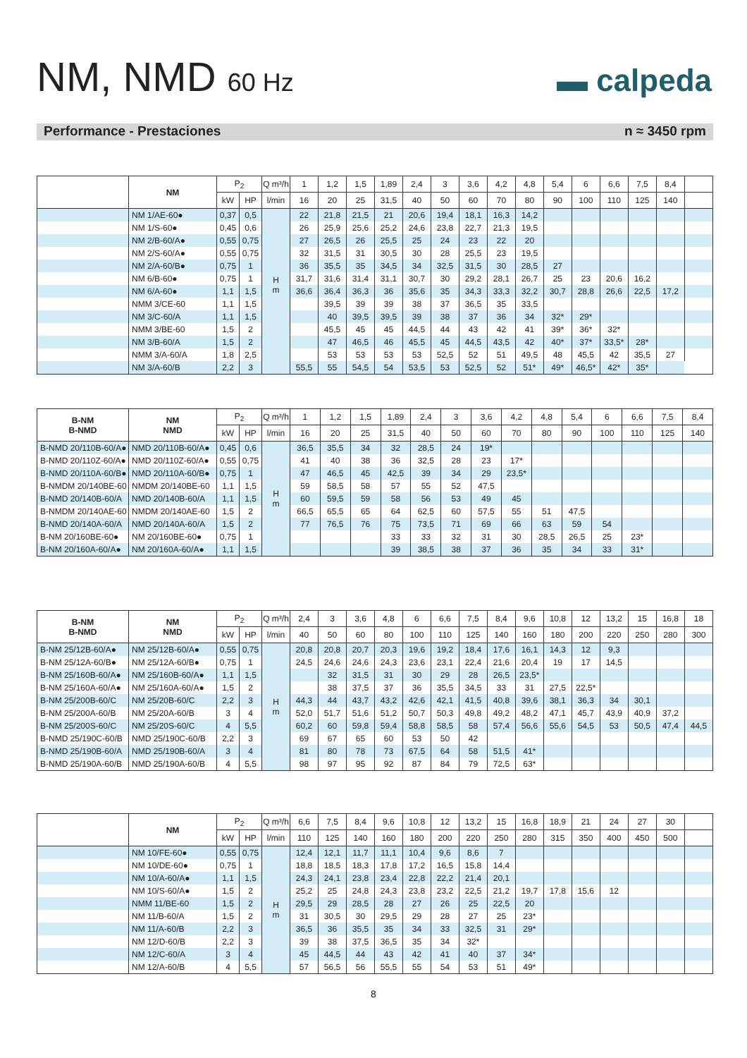NM, NMD 60 Hz
▬ calpeda
Performance - Prestaciones n ≈ 3450 rpm
| | NM | P<sub>2</sub> | | Q m³/h | 1 | 1,2 | 1,5 | 1,89 | 2,4 | 3 | 3,6 | 4,2 | 4,8 | 5,4 | 6 | 6,6 | 7,5 | 8,4 | |
| --- | --- | --- | --- | --- | --- | --- | --- | --- | --- | --- | --- | --- | --- | --- | --- | --- | --- | --- | --- |
| | | kW | HP | l/min | 16 | 20 | 25 | 31,5 | 40 | 50 | 60 | 70 | 80 | 90 | 100 | 110 | 125 | 140 | |
| | NM 1/AE-60● | 0,37 | 0,5 | H m | 22 | 21,8 | 21,5 | 21 | 20,6 | 19,4 | 18,1 | 16,3 | 14,2 | | | | | | |
| | NM 1/S-60● | 0,45 | 0,6 | | 26 | 25,9 | 25,6 | 25,2 | 24,6 | 23,8 | 22,7 | 21,3 | 19,5 | | | | | | |
| | NM 2/B-60/A● | 0,55 | 0,75 | | 27 | 26,5 | 26 | 25,5 | 25 | 24 | 23 | 22 | 20 | | | | | | |
| | NM 2/S-60/A● | 0,55 | 0,75 | | 32 | 31,5 | 31 | 30,5 | 30 | 28 | 25,5 | 23 | 19,5 | | | | | | |
| | NM 2/A-60/B● | 0,75 | 1 | | 36 | 35,5 | 35 | 34,5 | 34 | 32,5 | 31,5 | 30 | 28,5 | 27 | | | | | |
| | NM 6/B-60● | 0,75 | 1 | | 31,7 | 31,6 | 31,4 | 31,1 | 30,7 | 30 | 29,2 | 28,1 | 26,7 | 25 | 23 | 20,6 | 16,2 | | |
| | NM 6/A-60● | 1,1 | 1,5 | | 36,6 | 36,4 | 36,3 | 36 | 35,6 | 35 | 34,3 | 33,3 | 32,2 | 30,7 | 28,8 | 26,6 | 22,5 | 17,2 | |
| | NMM 3/CE-60 | 1,1 | 1,5 | | | 39,5 | 39 | 39 | 38 | 37 | 36,5 | 35 | 33,5 | | | | | | |
| | NM 3/C-60/A | 1,1 | 1,5 | | | 40 | 39,5 | 39,5 | 39 | 38 | 37 | 36 | 34 | 32* | 29* | | | | |
| | NMM 3/BE-60 | 1,5 | 2 | | | 45,5 | 45 | 45 | 44,5 | 44 | 43 | 42 | 41 | 39* | 36* | 32* | | | |
| | NM 3/B-60/A | 1,5 | 2 | | | 47 | 46,5 | 46 | 45,5 | 45 | 44,5 | 43,5 | 42 | 40* | 37* | 33,5* | 28* | | |
| | NMM 3/A-60/A | 1,8 | 2,5 | | | 53 | 53 | 53 | 53 | 52,5 | 52 | 51 | 49,5 | 48 | 45,5 | 42 | 35,5 | 27 | |
| | NM 3/A-60/B | 2,2 | 3 | | 55,5 | 55 | 54,5 | 54 | 53,5 | 53 | 52,5 | 52 | 51* | 49* | 46,5* | 42* | 35* | | |
| B-NM B-NMD | NM NMD | P<sub>2</sub> | | Q m³/h | 1 | 1,2 | 1,5 | 1,89 | 2,4 | 3 | 3,6 | 4,2 | 4,8 | 5,4 | 6 | 6,6 | 7,5 | 8,4 |
| --- | --- | --- | --- | --- | --- | --- | --- | --- | --- | --- | --- | --- | --- | --- | --- | --- | --- | --- |
| | | kW | HP | l/min | 16 | 20 | 25 | 31,5 | 40 | 50 | 60 | 70 | 80 | 90 | 100 | 110 | 125 | 140 |
| B-NMD 20/110B-60/A● | NMD 20/110B-60/A● | 0,45 | 0,6 | H m | 36,5 | 35,5 | 34 | 32 | 28,5 | 24 | 19* | | | | | | | |
| B-NMD 20/110Z-60/A● | NMD 20/110Z-60/A● | 0,55 | 0,75 | | 41 | 40 | 38 | 36 | 32,5 | 28 | 23 | 17* | | | | | | |
| B-NMD 20/110A-60/B● | NMD 20/110A-60/B● | 0,75 | 1 | | 47 | 46,5 | 45 | 42,5 | 39 | 34 | 29 | 23,5* | | | | | | |
| B-NMDM 20/140BE-60 | NMDM 20/140BE-60 | 1,1 | 1,5 | | 59 | 58,5 | 58 | 57 | 55 | 52 | 47,5 | | | | | | | |
| B-NMD 20/140B-60/A | NMD 20/140B-60/A | 1,1 | 1,5 | | 60 | 59,5 | 59 | 58 | 56 | 53 | 49 | 45 | | | | | | |
| B-NMDM 20/140AE-60 | NMDM 20/140AE-60 | 1,5 | 2 | | 66,5 | 65,5 | 65 | 64 | 62,5 | 60 | 57,5 | 55 | 51 | 47,5 | | | | |
| B-NMD 20/140A-60/A | NMD 20/140A-60/A | 1,5 | 2 | | 77 | 76,5 | 76 | 75 | 73,5 | 71 | 69 | 66 | 63 | 59 | 54 | | | |
| B-NM 20/160BE-60● | NM 20/160BE-60● | 0,75 | 1 | | | | | 33 | 33 | 32 | 31 | 30 | 28,5 | 26,5 | 25 | 23* | | |
| B-NM 20/160A-60/A● | NM 20/160A-60/A● | 1,1 | 1,5 | | | | | 39 | 38,5 | 38 | 37 | 36 | 35 | 34 | 33 | 31* | | |
| B-NM B-NMD | NM NMD | P<sub>2</sub> | | Q m³/h | 2,4 | 3 | 3,6 | 4,8 | 6 | 6,6 | 7,5 | 8,4 | 9,6 | 10,8 | 12 | 13,2 | 15 | 16,8 | 18 |
| --- | --- | --- | --- | --- | --- | --- | --- | --- | --- | --- | --- | --- | --- | --- | --- | --- | --- | --- | --- |
| | | kW | HP | l/min | 40 | 50 | 60 | 80 | 100 | 110 | 125 | 140 | 160 | 180 | 200 | 220 | 250 | 280 | 300 |
| B-NM 25/12B-60/A● | NM 25/12B-60/A● | 0,55 | 0,75 | H m | 20,8 | 20,8 | 20,7 | 20,3 | 19,6 | 19,2 | 18,4 | 17,6 | 16,1 | 14,3 | 12 | 9,3 | | | |
| B-NM 25/12A-60/B● | NM 25/12A-60/B● | 0,75 | 1 | | 24,5 | 24,6 | 24,6 | 24,3 | 23,6 | 23,1 | 22,4 | 21,6 | 20,4 | 19 | 17 | 14,5 | | | |
| B-NM 25/160B-60/A● | NM 25/160B-60/A● | 1,1 | 1,5 | | | 32 | 31,5 | 31 | 30 | 29 | 28 | 26,5 | 23,5* | | | | | | |
| B-NM 25/160A-60/A● | NM 25/160A-60/A● | 1,5 | 2 | | | 38 | 37,5 | 37 | 36 | 35,5 | 34,5 | 33 | 31 | 27,5 | 22,5* | | | | |
| B-NM 25/200B-60/C | NM 25/20B-60/C | 2,2 | 3 | | 44,3 | 44 | 43,7 | 43,2 | 42,6 | 42,1 | 41,5 | 40,8 | 39,6 | 38,1 | 36,3 | 34 | 30,1 | | |
| B-NM 25/200A-60/B | NM 25/20A-60/B | 3 | 4 | | 52,0 | 51,7 | 51,6 | 51,2 | 50,7 | 50,3 | 49,8 | 49,2 | 48,2 | 47,1 | 45,7 | 43,9 | 40,9 | 37,2 | |
| B-NM 25/200S-60/C | NM 25/20S-60/C | 4 | 5,5 | | 60,2 | 60 | 59,8 | 59,4 | 58,8 | 58,5 | 58 | 57,4 | 56,6 | 55,6 | 54,5 | 53 | 50,5 | 47,4 | 44,5 |
| B-NMD 25/190C-60/B | NMD 25/190C-60/B | 2,2 | 3 | | 69 | 67 | 65 | 60 | 53 | 50 | 42 | | | | | | | | |
| B-NMD 25/190B-60/A | NMD 25/190B-60/A | 3 | 4 | | 81 | 80 | 78 | 73 | 67,5 | 64 | 58 | 51,5 | 41* | | | | | | |
| B-NMD 25/190A-60/B | NMD 25/190A-60/B | 4 | 5,5 | | 98 | 97 | 95 | 92 | 87 | 84 | 79 | 72,5 | 63* | | | | | | |
| | NM | P<sub>2</sub> | | Q m³/h | 6,6 | 7,5 | 8,4 | 9,6 | 10,8 | 12 | 13,2 | 15 | 16,8 | 18,9 | 21 | 24 | 27 | 30 | |
| --- | --- | --- | --- | --- | --- | --- | --- | --- | --- | --- | --- | --- | --- | --- | --- | --- | --- | --- | --- |
| | | kW | HP | l/min | 110 | 125 | 140 | 160 | 180 | 200 | 220 | 250 | 280 | 315 | 350 | 400 | 450 | 500 | |
| | NM 10/FE-60● | 0,55 | 0,75 | H m | 12,4 | 12,1 | 11,7 | 11,1 | 10,4 | 9,6 | 8,6 | 7 | | | | | | | |
| | NM 10/DE-60● | 0,75 | 1 | | 18,8 | 18,5 | 18,3 | 17,8 | 17,2 | 16,5 | 15,8 | 14,4 | | | | | | | |
| | NM 10/A-60/A● | 1,1 | 1,5 | | 24,3 | 24,1 | 23,8 | 23,4 | 22,8 | 22,2 | 21,4 | 20,1 | | | | | | | |
| | NM 10/S-60/A● | 1,5 | 2 | | 25,2 | 25 | 24,8 | 24,3 | 23,8 | 23,2 | 22,5 | 21,2 | 19,7 | 17,8 | 15,6 | 12 | | | |
| | NMM 11/BE-60 | 1,5 | 2 | | 29,5 | 29 | 28,5 | 28 | 27 | 26 | 25 | 22,5 | 20 | | | | | | |
| | NM 11/B-60/A | 1,5 | 2 | | 31 | 30,5 | 30 | 29,5 | 29 | 28 | 27 | 25 | 23* | | | | | | |
| | NM 11/A-60/B | 2,2 | 3 | | 36,5 | 36 | 35,5 | 35 | 34 | 33 | 32,5 | 31 | 29* | | | | | | |
| | NM 12/D-60/B | 2,2 | 3 | | 39 | 38 | 37,5 | 36,5 | 35 | 34 | 32* | | | | | | | | |
| | NM 12/C-60/A | 3 | 4 | | 45 | 44,5 | 44 | 43 | 42 | 41 | 40 | 37 | 34* | | | | | | |
| | NM 12/A-60/B | 4 | 5,5 | | 57 | 56,5 | 56 | 55,5 | 55 | 54 | 53 | 51 | 49* | | | | | | |
8